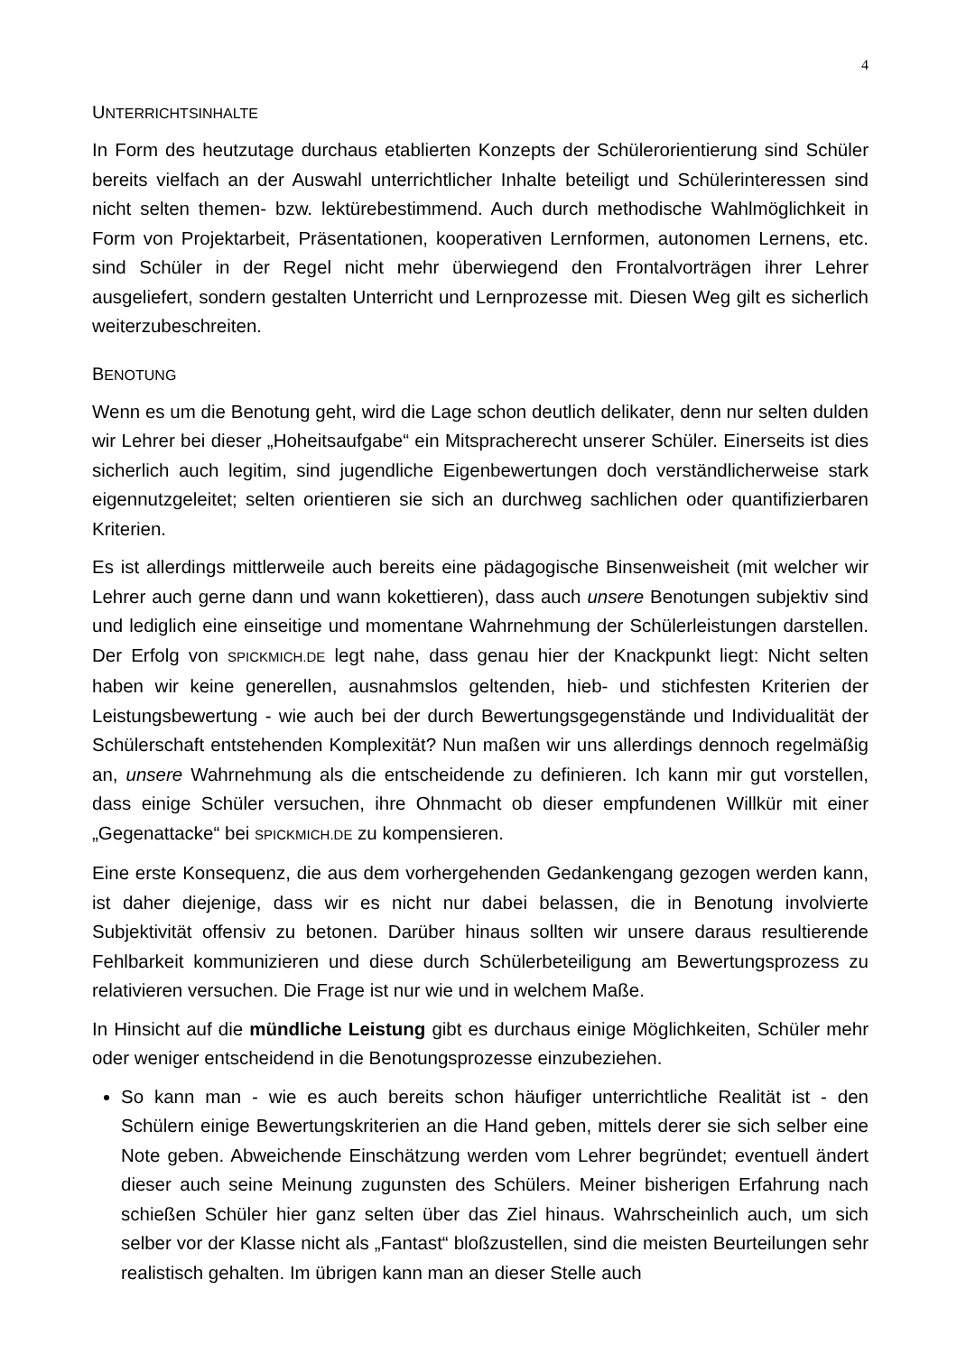4
UNTERRICHTSINHALTE
In Form des heutzutage durchaus etablierten Konzepts der Schülerorientierung sind Schüler bereits vielfach an der Auswahl unterrichtlicher Inhalte beteiligt und Schülerinteressen sind nicht selten themen- bzw. lektürebestimmend. Auch durch methodische Wahlmöglichkeit in Form von Projektarbeit, Präsentationen, kooperativen Lernformen, autonomen Lernens, etc. sind Schüler in der Regel nicht mehr überwiegend den Frontalvorträgen ihrer Lehrer ausgeliefert, sondern gestalten Unterricht und Lernprozesse mit. Diesen Weg gilt es sicherlich weiterzubeschreiten.
BENOTUNG
Wenn es um die Benotung geht, wird die Lage schon deutlich delikater, denn nur selten dulden wir Lehrer bei dieser „Hoheitsaufgabe“ ein Mitspracherecht unserer Schüler. Einerseits ist dies sicherlich auch legitim, sind jugendliche Eigenbewertungen doch verständlicherweise stark eigennutzgeleitet; selten orientieren sie sich an durchweg sachlichen oder quantifizierbaren Kriterien.
Es ist allerdings mittlerweile auch bereits eine pädagogische Binsenweisheit (mit welcher wir Lehrer auch gerne dann und wann kokettieren), dass auch unsere Benotungen subjektiv sind und lediglich eine einseitige und momentane Wahrnehmung der Schülerleistungen darstellen. Der Erfolg von SPICKMICH.DE legt nahe, dass genau hier der Knackpunkt liegt: Nicht selten haben wir keine generellen, ausnahmslos geltenden, hieb- und stichfesten Kriterien der Leistungsbewertung - wie auch bei der durch Bewertungsgegenstände und Individualität der Schülerschaft entstehenden Komplexität? Nun maßen wir uns allerdings dennoch regelmäßig an, unsere Wahrnehmung als die entscheidende zu definieren. Ich kann mir gut vorstellen, dass einige Schüler versuchen, ihre Ohnmacht ob dieser empfundenen Willkür mit einer „Gegenattacke“ bei SPICKMICH.DE zu kompensieren.
Eine erste Konsequenz, die aus dem vorhergehenden Gedankengang gezogen werden kann, ist daher diejenige, dass wir es nicht nur dabei belassen, die in Benotung involvierte Subjektivität offensiv zu betonen. Darüber hinaus sollten wir unsere daraus resultierende Fehlbarkeit kommunizieren und diese durch Schülerbeteiligung am Bewertungsprozess zu relativieren versuchen. Die Frage ist nur wie und in welchem Maße.
In Hinsicht auf die mündliche Leistung gibt es durchaus einige Möglichkeiten, Schüler mehr oder weniger entscheidend in die Benotungsprozesse einzubeziehen.
So kann man - wie es auch bereits schon häufiger unterrichtliche Realität ist - den Schülern einige Bewertungskriterien an die Hand geben, mittels derer sie sich selber eine Note geben. Abweichende Einschätzung werden vom Lehrer begründet; eventuell ändert dieser auch seine Meinung zugunsten des Schülers. Meiner bisherigen Erfahrung nach schießen Schüler hier ganz selten über das Ziel hinaus. Wahrscheinlich auch, um sich selber vor der Klasse nicht als „Fantast“ bloßzustellen, sind die meisten Beurteilungen sehr realistisch gehalten. Im übrigen kann man an dieser Stelle auch